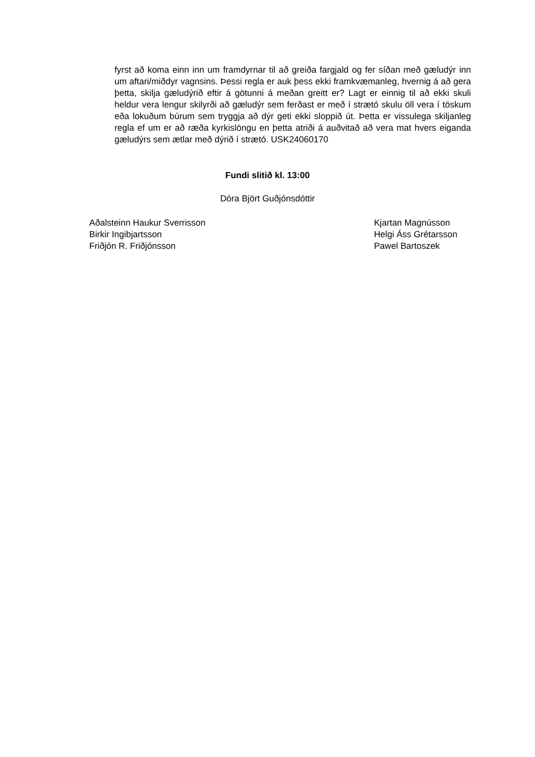fyrst að koma einn inn um framdyrnar til að greiða fargjald og fer síðan með gæludýr inn um aftari/miðdyr vagnsins. Þessi regla er auk þess ekki framkvæmanleg, hvernig á að gera þetta, skilja gæludýrið eftir á götunni á meðan greitt er? Lagt er einnig til að ekki skuli heldur vera lengur skilyrði að gæludýr sem ferðast er með í strætó skulu öll vera í töskum eða lokuðum búrum sem tryggja að dýr geti ekki sloppið út. Þetta er vissulega skiljanleg regla ef um er að ræða kyrkislöngu en þetta atriði á auðvitað að vera mat hvers eiganda gæludýrs sem ætlar með dýrið í strætó. USK24060170
Fundi slitið kl. 13:00
Dóra Björt Guðjónsdóttir
Aðalsteinn Haukur Sverrisson
Birkir Ingibjartsson
Friðjón R. Friðjónsson
Kjartan Magnússon
Helgi Áss Grétarsson
Pawel Bartoszek